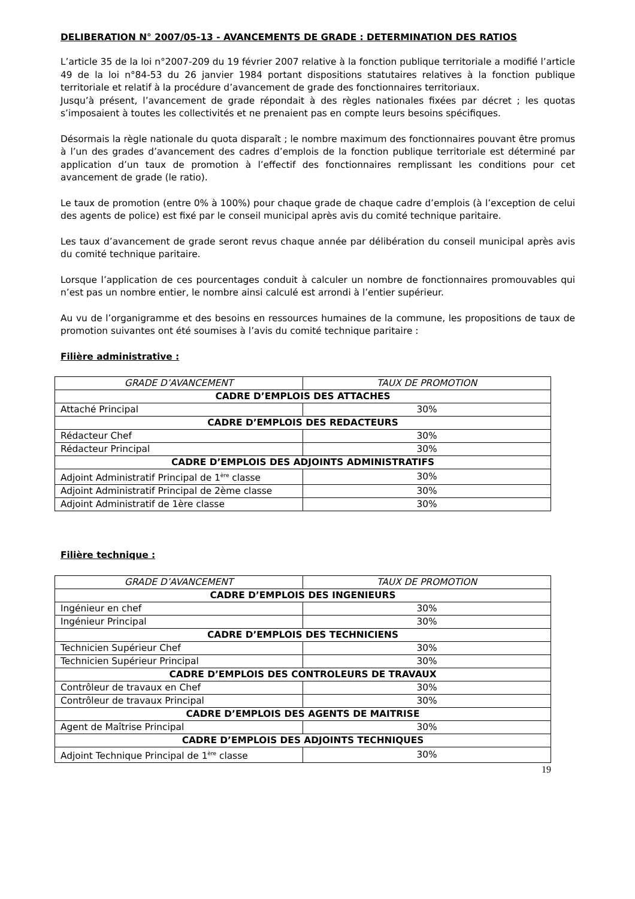DELIBERATION N° 2007/05-13 - AVANCEMENTS DE GRADE : DETERMINATION DES RATIOS
L’article 35 de la loi n°2007-209 du 19 février 2007 relative à la fonction publique territoriale a modifié l’article 49 de la loi n°84-53 du 26 janvier 1984 portant dispositions statutaires relatives à la fonction publique territoriale et relatif à la procédure d’avancement de grade des fonctionnaires territoriaux.
Jusqu’à présent, l’avancement de grade répondait à des règles nationales fixées par décret ; les quotas s’imposaient à toutes les collectivités et ne prenaient pas en compte leurs besoins spécifiques.
Désormais la règle nationale du quota disparaît ; le nombre maximum des fonctionnaires pouvant être promus à l’un des grades d’avancement des cadres d’emplois de la fonction publique territoriale est déterminé par application d’un taux de promotion à l’effectif des fonctionnaires remplissant les conditions pour cet avancement de grade (le ratio).
Le taux de promotion (entre 0% à 100%) pour chaque grade de chaque cadre d’emplois (à l’exception de celui des agents de police) est fixé par le conseil municipal après avis du comité technique paritaire.
Les taux d’avancement de grade seront revus chaque année par délibération du conseil municipal après avis du comité technique paritaire.
Lorsque l’application de ces pourcentages conduit à calculer un nombre de fonctionnaires promouvables qui n’est pas un nombre entier, le nombre ainsi calculé est arrondi à l’entier supérieur.
Au vu de l’organigramme et des besoins en ressources humaines de la commune, les propositions de taux de promotion suivantes ont été soumises à l’avis du comité technique paritaire :
Filière administrative :
| GRADE D’AVANCEMENT | TAUX DE PROMOTION |
| --- | --- |
| CADRE D’EMPLOIS DES ATTACHES | |
| Attaché Principal | 30% |
| CADRE D’EMPLOIS DES REDACTEURS | |
| Rédacteur Chef | 30% |
| Rédacteur Principal | 30% |
| CADRE D’EMPLOIS DES ADJOINTS ADMINISTRATIFS | |
| Adjoint Administratif Principal de 1<sup>ère</sup> classe | 30% |
| Adjoint Administratif Principal de 2ème classe | 30% |
| Adjoint Administratif de 1ère classe | 30% |
Filière technique :
| GRADE D’AVANCEMENT | TAUX DE PROMOTION |
| --- | --- |
| CADRE D’EMPLOIS DES INGENIEURS | |
| Ingénieur en chef | 30% |
| Ingénieur Principal | 30% |
| CADRE D’EMPLOIS DES TECHNICIENS | |
| Technicien Supérieur Chef | 30% |
| Technicien Supérieur Principal | 30% |
| CADRE D’EMPLOIS DES CONTROLEURS DE TRAVAUX | |
| Contrôleur de travaux en Chef | 30% |
| Contrôleur de travaux Principal | 30% |
| CADRE D’EMPLOIS DES AGENTS DE MAITRISE | |
| Agent de Maîtrise Principal | 30% |
| CADRE D’EMPLOIS DES ADJOINTS TECHNIQUES | |
| Adjoint Technique Principal de 1<sup>ère</sup> classe | 30% |
19